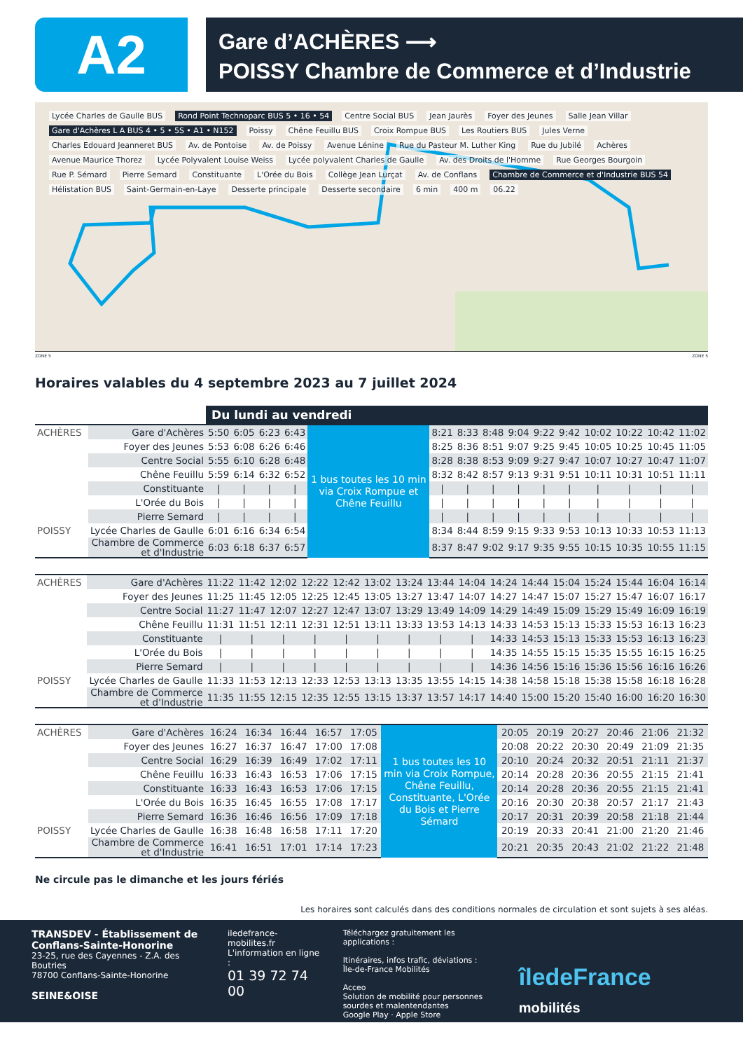A2
Gare d’ACHÈRES ⟶
POISSY Chambre de Commerce et d’Industrie
Lycée Charles de Gaulle BUS Rond Point Technoparc BUS 5 • 16 • 54 Centre Social BUS Jean Jaurès Foyer des Jeunes Salle Jean Villar Gare d'Achères L A BUS 4 • 5 • 5S • A1 • N152 Poissy Chêne Feuillu BUS Croix Rompue BUS Les Routiers BUS Jules Verne Charles Edouard Jeanneret BUS Av. de Pontoise Av. de Poissy Avenue Lénine Rue du Pasteur M. Luther King Rue du Jubilé Achères Avenue Maurice Thorez Lycée Polyvalent Louise Weiss Lycée polyvalent Charles de Gaulle Av. des Droits de l'Homme Rue Georges Bourgoin Rue P. Sémard Pierre Semard Constituante L'Orée du Bois Collège Jean Lurçat Av. de Conflans Chambre de Commerce et d'Industrie BUS 54 Hélistation BUS Saint-Germain-en-Laye Desserte principale Desserte secondaire 6 min 400 m 06.22
ZONE 5 ZONE 5
Horaires valables du 4 septembre 2023 au 7 juillet 2024
| | | Du lundi au vendredi | | | | | | | | | | | | | | |
| --- | --- | --- | --- | --- | --- | --- | --- | --- | --- | --- | --- | --- | --- | --- | --- | --- |
| ACHÈRES | Gare d'Achères | 5:50 | 6:05 | 6:23 | 6:43 | 1 bus toutes les 10 min via Croix Rompue et Chêne Feuillu | 8:21 | 8:33 | 8:48 | 9:04 | 9:22 | 9:42 | 10:02 | 10:22 | 10:42 | 11:02 |
| | Foyer des Jeunes | 5:53 | 6:08 | 6:26 | 6:46 | | 8:25 | 8:36 | 8:51 | 9:07 | 9:25 | 9:45 | 10:05 | 10:25 | 10:45 | 11:05 |
| | Centre Social | 5:55 | 6:10 | 6:28 | 6:48 | | 8:28 | 8:38 | 8:53 | 9:09 | 9:27 | 9:47 | 10:07 | 10:27 | 10:47 | 11:07 |
| | Chêne Feuillu | 5:59 | 6:14 | 6:32 | 6:52 | | 8:32 | 8:42 | 8:57 | 9:13 | 9:31 | 9:51 | 10:11 | 10:31 | 10:51 | 11:11 |
| | Constituante | / | / | / | / | | / | / | / | / | / | / | / | / | / | / |
| | L'Orée du Bois | / | / | / | / | | / | / | / | / | / | / | / | / | / | / |
| | Pierre Semard | / | / | / | / | | / | / | / | / | / | / | / | / | / | / |
| POISSY | Lycée Charles de Gaulle | 6:01 | 6:16 | 6:34 | 6:54 | | 8:34 | 8:44 | 8:59 | 9:15 | 9:33 | 9:53 | 10:13 | 10:33 | 10:53 | 11:13 |
| | Chambre de Commerce et d'Industrie | 6:03 | 6:18 | 6:37 | 6:57 | | 8:37 | 8:47 | 9:02 | 9:17 | 9:35 | 9:55 | 10:15 | 10:35 | 10:55 | 11:15 |
| ACHÈRES | Gare d'Achères | 11:22 | 11:42 | 12:02 | 12:22 | 12:42 | 13:02 | 13:24 | 13:44 | 14:04 | 14:24 | 14:44 | 15:04 | 15:24 | 15:44 | 16:04 | 16:14 |
| | Foyer des Jeunes | 11:25 | 11:45 | 12:05 | 12:25 | 12:45 | 13:05 | 13:27 | 13:47 | 14:07 | 14:27 | 14:47 | 15:07 | 15:27 | 15:47 | 16:07 | 16:17 |
| | Centre Social | 11:27 | 11:47 | 12:07 | 12:27 | 12:47 | 13:07 | 13:29 | 13:49 | 14:09 | 14:29 | 14:49 | 15:09 | 15:29 | 15:49 | 16:09 | 16:19 |
| | Chêne Feuillu | 11:31 | 11:51 | 12:11 | 12:31 | 12:51 | 13:11 | 13:33 | 13:53 | 14:13 | 14:33 | 14:53 | 15:13 | 15:33 | 15:53 | 16:13 | 16:23 |
| | Constituante | / | / | / | / | / | / | / | / | / | 14:33 | 14:53 | 15:13 | 15:33 | 15:53 | 16:13 | 16:23 |
| | L'Orée du Bois | / | / | / | / | / | / | / | / | / | 14:35 | 14:55 | 15:15 | 15:35 | 15:55 | 16:15 | 16:25 |
| | Pierre Semard | / | / | / | / | / | / | / | / | / | 14:36 | 14:56 | 15:16 | 15:36 | 15:56 | 16:16 | 16:26 |
| POISSY | Lycée Charles de Gaulle | 11:33 | 11:53 | 12:13 | 12:33 | 12:53 | 13:13 | 13:35 | 13:55 | 14:15 | 14:38 | 14:58 | 15:18 | 15:38 | 15:58 | 16:18 | 16:28 |
| | Chambre de Commerce et d'Industrie | 11:35 | 11:55 | 12:15 | 12:35 | 12:55 | 13:15 | 13:37 | 13:57 | 14:17 | 14:40 | 15:00 | 15:20 | 15:40 | 16:00 | 16:20 | 16:30 |
| ACHÈRES | Gare d'Achères | 16:24 | 16:34 | 16:44 | 16:57 | 17:05 | 1 bus toutes les 10 min via Croix Rompue, Chêne Feuillu, Constituante, L'Orée du Bois et Pierre Sémard | 20:05 | 20:19 | 20:27 | 20:46 | 21:06 | 21:32 |
| | Foyer des Jeunes | 16:27 | 16:37 | 16:47 | 17:00 | 17:08 | | 20:08 | 20:22 | 20:30 | 20:49 | 21:09 | 21:35 |
| | Centre Social | 16:29 | 16:39 | 16:49 | 17:02 | 17:11 | | 20:10 | 20:24 | 20:32 | 20:51 | 21:11 | 21:37 |
| | Chêne Feuillu | 16:33 | 16:43 | 16:53 | 17:06 | 17:15 | | 20:14 | 20:28 | 20:36 | 20:55 | 21:15 | 21:41 |
| | Constituante | 16:33 | 16:43 | 16:53 | 17:06 | 17:15 | | 20:14 | 20:28 | 20:36 | 20:55 | 21:15 | 21:41 |
| | L'Orée du Bois | 16:35 | 16:45 | 16:55 | 17:08 | 17:17 | | 20:16 | 20:30 | 20:38 | 20:57 | 21:17 | 21:43 |
| | Pierre Semard | 16:36 | 16:46 | 16:56 | 17:09 | 17:18 | | 20:17 | 20:31 | 20:39 | 20:58 | 21:18 | 21:44 |
| POISSY | Lycée Charles de Gaulle | 16:38 | 16:48 | 16:58 | 17:11 | 17:20 | | 20:19 | 20:33 | 20:41 | 21:00 | 21:20 | 21:46 |
| | Chambre de Commerce et d'Industrie | 16:41 | 16:51 | 17:01 | 17:14 | 17:23 | | 20:21 | 20:35 | 20:43 | 21:02 | 21:22 | 21:48 |
Ne circule pas le dimanche et les jours fériés
Les horaires sont calculés dans des conditions normales de circulation et sont sujets à ses aléas.
TRANSDEV - Établissement de Conflans-Sainte-Honorine
23-25, rue des Cayennes - Z.A. des Boutries
78700 Conflans-Sainte-Honorine
SEINE&OISE
iledefrance-mobilites.fr
L'information en ligne :
01 39 72 74 00
Téléchargez gratuitement les applications :
Itinéraires, infos trafic, déviations :
Île-de-France Mobilités
Acceo
Solution de mobilité pour personnes sourdes et malentendantes
Google Play · Apple Store
îledeFrance mobilités